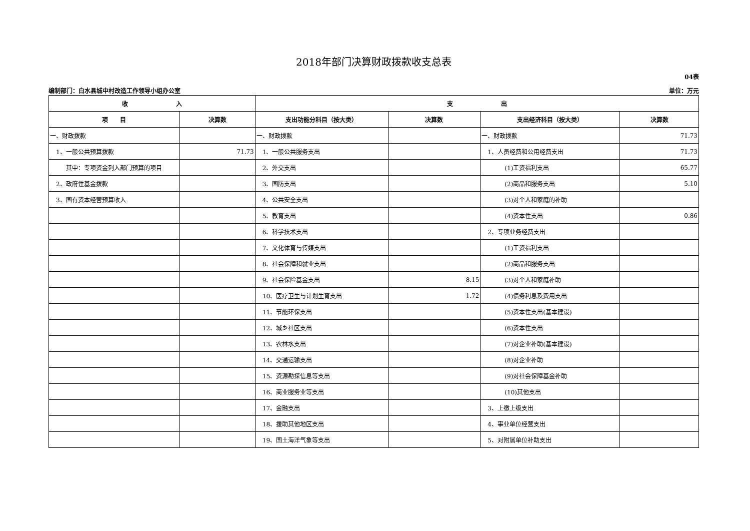2018年部门决算财政拨款收支总表
04表
编制部门：白水县城中村改造工作领导小组办公室 单位：万元
| 收 入 | | 支 出 | | | |
| --- | --- | --- | --- | --- | --- |
| 项 目 | 决算数 | 支出功能分科目（按大类） | 决算数 | 支出经济科目（按大类） | 决算数 |
| 一、财政拨款 | | 一、财政拨款 | | 一、财政拨款 | 71.73 |
| 1、一般公共预算拨款 | 71.73 | 1、一般公共服务支出 | | 1、人员经费和公用经费支出 | 71.73 |
| 其中：专项资金列入部门预算的项目 | | 2、外交支出 | | (1)工资福利支出 | 65.77 |
| 2、政府性基金拨款 | | 3、国防支出 | | (2)商品和服务支出 | 5.10 |
| 3、国有资本经营预算收入 | | 4、公共安全支出 | | (3)对个人和家庭的补助 | |
| | | 5、教育支出 | | (4)资本性支出 | 0.86 |
| | | 6、科学技术支出 | | 2、专项业务经费支出 | |
| | | 7、文化体育与传媒支出 | | (1)工资福利支出 | |
| | | 8、社会保障和就业支出 | | (2)商品和服务支出 | |
| | | 9、社会保险基金支出 | 8.15 | (3)对个人和家庭补助 | |
| | | 10、医疗卫生与计划生育支出 | 1.72 | (4)债务利息及费用支出 | |
| | | 11、节能环保支出 | | (5)资本性支出(基本建设) | |
| | | 12、城乡社区支出 | | (6)资本性支出 | |
| | | 13、农林水支出 | | (7)对企业补助(基本建设) | |
| | | 14、交通运输支出 | | (8)对企业补助 | |
| | | 15、资源勘探信息等支出 | | (9)对社会保障基金补助 | |
| | | 16、商业服务业等支出 | | (10)其他支出 | |
| | | 17、金融支出 | | 3、上缴上级支出 | |
| | | 18、援助其他地区支出 | | 4、事业单位经营支出 | |
| | | 19、国土海洋气象等支出 | | 5、对附属单位补助支出 | |